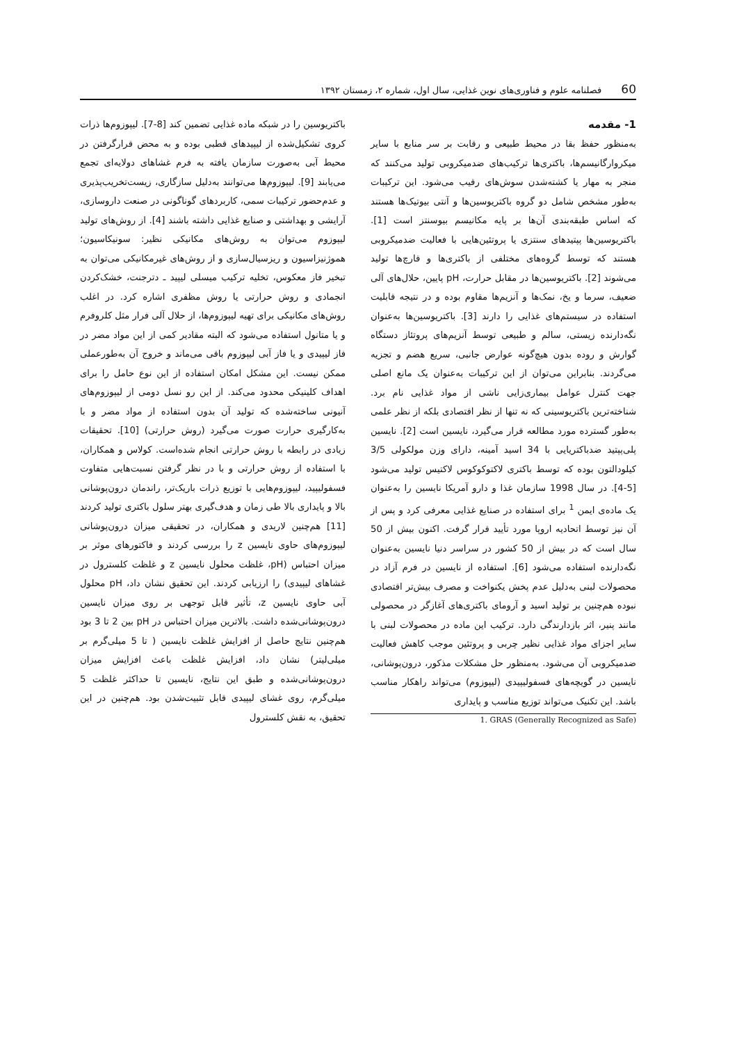60 فصلنامه علوم و فناوری‌های نوین غذایی، سال اول، شماره ۲، زمستان ۱۳۹۲
1- مقدمه
به‌منظور حفظ بقا در محیط طبیعی و رقابت بر سر منابع با سایر میکروارگانیسم‌ها، باکتری‌ها ترکیب‌های ضدمیکروبی تولید می‌کنند که منجر به مهار یا کشته‌شدن سوش‌های رقیب می‌شود. این ترکیبات به‌طور مشخص شامل دو گروه باکتریوسین‌ها و آنتی بیوتیک‌ها هستند که اساس طبقه‌بندی آن‌ها بر پایه مکانیسم بیوسنتز است [1]. باکتریوسین‌ها پپتیدهای سنتزی یا پروتئین‌هایی با فعالیت ضدمیکروبی هستند که توسط گروه‌های مختلفی از باکتری‌ها و قارچ‌ها تولید می‌شوند [2]. باکتریوسین‌ها در مقابل حرارت، pH پایین، حلال‌های آلی ضعیف، سرما و یخ، نمک‌ها و آنزیم‌ها مقاوم بوده و در نتیجه قابلیت استفاده در سیستم‌های غذایی را دارند [3]. باکتریوسین‌ها به‌عنوان نگه‌دارنده زیستی، سالم و طبیعی توسط آنزیم‌های پروتئاز دستگاه گوارش و روده بدون هیچ‌گونه عوارض جانبی، سریع هضم و تجزیه می‌گردند. بنابراین می‌توان از این ترکیبات به‌عنوان یک مانع اصلی جهت کنترل عوامل بیماری‌زایی ناشی از مواد غذایی نام برد. شناخته‌ترین باکتریوسینی که نه تنها از نظر اقتصادی بلکه از نظر علمی به‌طور گسترده مورد مطالعه قرار می‌گیرد، نایسین است [2]. نایسین پلی‌پپتید ضدباکتریایی با 34 اسید آمینه، دارای وزن مولکولی 3/5 کیلودالتون بوده که توسط باکتری لاکتوکوکوس لاکتیس تولید می‌شود [5-4]. در سال 1998 سازمان غذا و دارو آمریکا نایسین را به‌عنوان یک ماده‌ی ایمن <sup>1</sup> برای استفاده در صنایع غذایی معرفی کرد و پس از آن نیز توسط اتحادیه اروپا مورد تأیید قرار گرفت. اکنون بیش از 50 سال است که در بیش از 50 کشور در سراسر دنیا نایسین به‌عنوان نگه‌دارنده استفاده می‌شود [6]. استفاده از نایسین در فرم آزاد در محصولات لبنی به‌دلیل عدم پخش یکنواخت و مصرف بیش‌تر اقتصادی نبوده هم‌چنین بر تولید اسید و آرومای باکتری‌های آغازگر در محصولی مانند پنیر، اثر بازدارندگی دارد. ترکیب این ماده در محصولات لبنی با سایر اجزای مواد غذایی نظیر چربی و پروتئین موجب کاهش فعالیت ضدمیکروبی آن می‌شود. به‌منظور حل مشکلات مذکور، درون‌پوشانی، نایسین در گویچه‌های فسفولیپیدی (لیپوزوم) می‌تواند راهکار مناسب باشد. این تکنیک می‌تواند توزیع مناسب و پایداری
1. GRAS (Generally Recognized as Safe)
باکتریوسین را در شبکه ماده غذایی تضمین کند [8-7]. لیپوزوم‌ها ذرات کروی تشکیل‌شده از لیپیدهای قطبی بوده و به محض قرارگرفتن در محیط آبی به‌صورت سازمان یافته به فرم غشاهای دولایه‌ای تجمع می‌یابند [9]. لیپوزوم‌ها می‌توانند به‌دلیل سازگاری، زیست‌تخریب‌پذیری و عدم‌حضور ترکیبات سمی، کاربردهای گوناگونی در صنعت داروسازی، آرایشی و بهداشتی و صنایع غذایی داشته باشند [4]. از روش‌های تولید لیپوزوم می‌توان به روش‌های مکانیکی نظیر: سونیکاسیون؛ هموژنیزاسیون و ریزسیال‌سازی و از روش‌های غیرمکانیکی می‌توان به تبخیر فاز معکوس، تخلیه ترکیب میسلی لیپید ـ دترجنت، خشک‌کردن انجمادی و روش حرارتی یا روش مظفری اشاره کرد. در اغلب روش‌های مکانیکی برای تهیه لیپوزوم‌ها، از حلال آلی فرار مثل کلروفرم و یا متانول استفاده می‌شود که البته مقادیر کمی از این مواد مضر در فاز لیپیدی و یا فاز آبی لیپوزوم باقی می‌ماند و خروج آن به‌طورعملی ممکن نیست. این مشکل امکان استفاده از این نوع حامل را برای اهداف کلینیکی محدود می‌کند. از این رو نسل دومی از لیپوزوم‌های آنیونی ساخته‌شده که تولید آن بدون استفاده از مواد مضر و با به‌کارگیری حرارت صورت می‌گیرد (روش حرارتی) [10]. تحقیقات زیادی در رابطه با روش حرارتی انجام شده‌است. کولاس و همکاران، با استفاده از روش حرارتی و با در نظر گرفتن نسبت‌هایی متفاوت فسفولیپید، لیپوزوم‌هایی با توزیع ذرات باریک‌تر، راندمان درون‌پوشانی بالا و پایداری بالا طی زمان و هدف‌گیری بهتر سلول باکتری تولید کردند [11] هم‌چنین لاریدی و همکاران، در تحقیقی میزان درون‌پوشانی لیپوزوم‌های حاوی نایسین z را بررسی کردند و فاکتورهای موثر بر میزان احتباس (pH، غلظت محلول نایسین z و غلظت کلسترول در غشاهای لیپیدی) را ارزیابی کردند. این تحقیق نشان داد، pH محلول آبی حاوی نایسین z، تأثیر قابل توجهی بر روی میزان نایسین درون‌پوشانی‌شده داشت. بالاترین میزان احتباس در pH بین 2 تا 3 بود هم‌چنین نتایج حاصل از افزایش غلظت نایسین ( تا 5 میلی‌گرم بر میلی‌لیتر) نشان داد، افزایش غلظت باعث افزایش میزان درون‌پوشانی‌شده و طبق این نتایج، نایسین تا حداکثر غلظت 5 میلی‌گرم، روی غشای لیپیدی قابل تثبیت‌شدن بود. هم‌چنین در این تحقیق، به نقش کلسترول